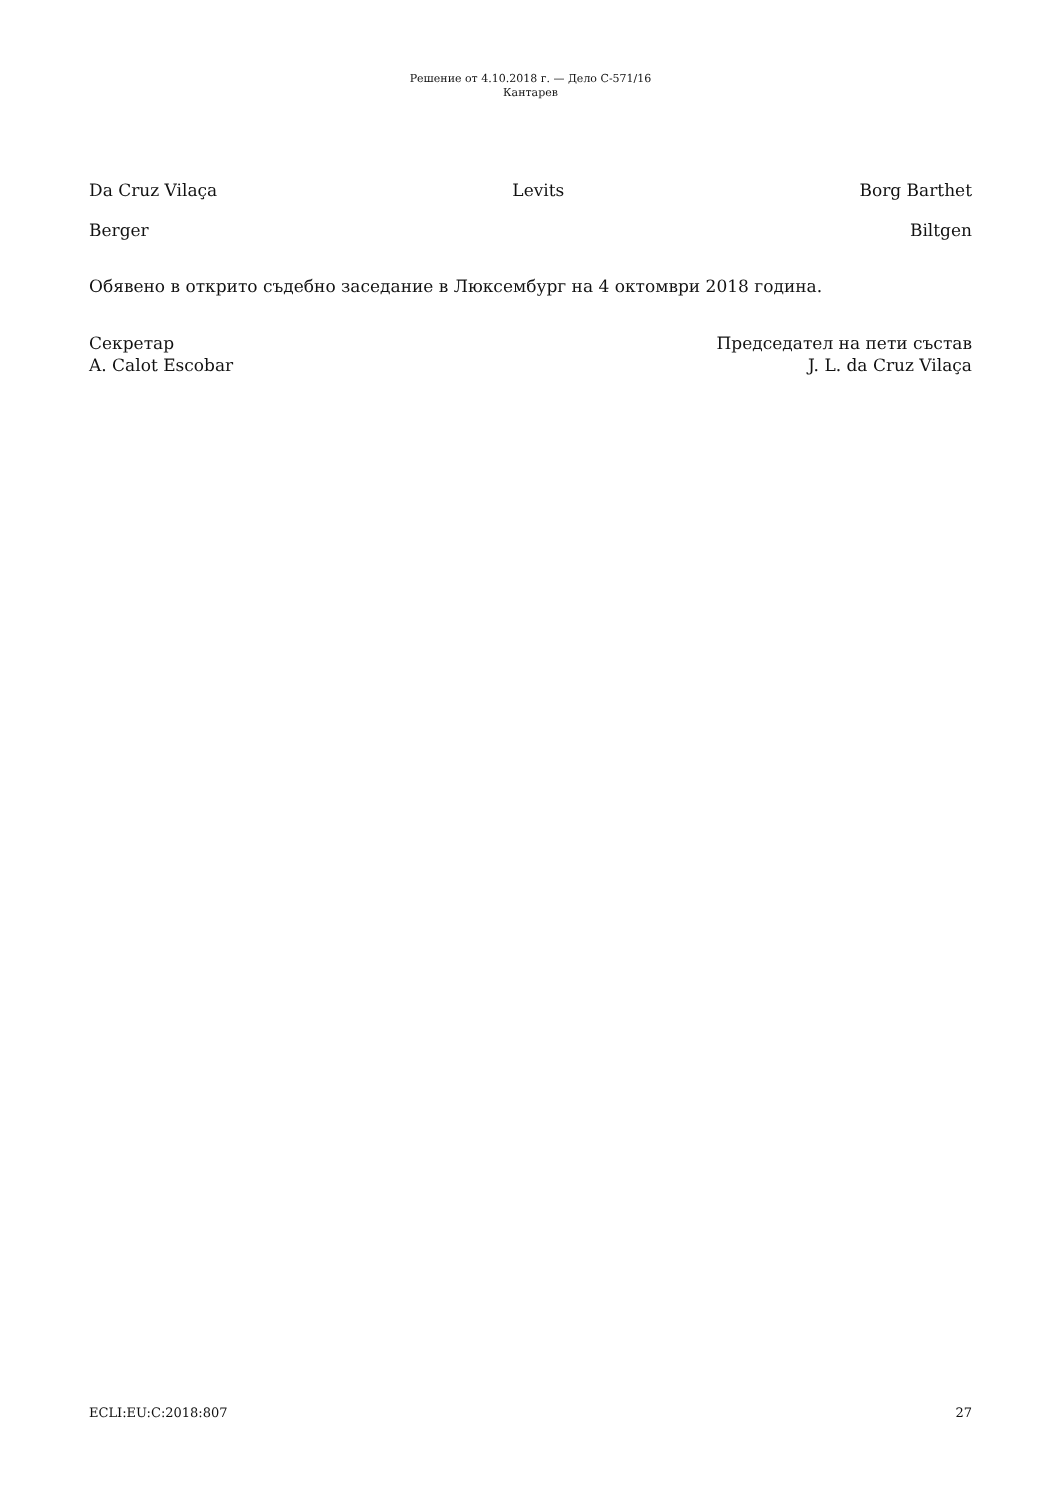Решение от 4.10.2018 г. — Дело C-571/16
Кантарев
Da Cruz Vilaça Levits Borg Barthet
Berger Biltgen
Обявено в открито съдебно заседание в Люксембург на 4 октомври 2018 година.
Секретар
A. Calot Escobar
Председател на пети състав
J. L. da Cruz Vilaça
ECLI:EU:C:2018:807 27